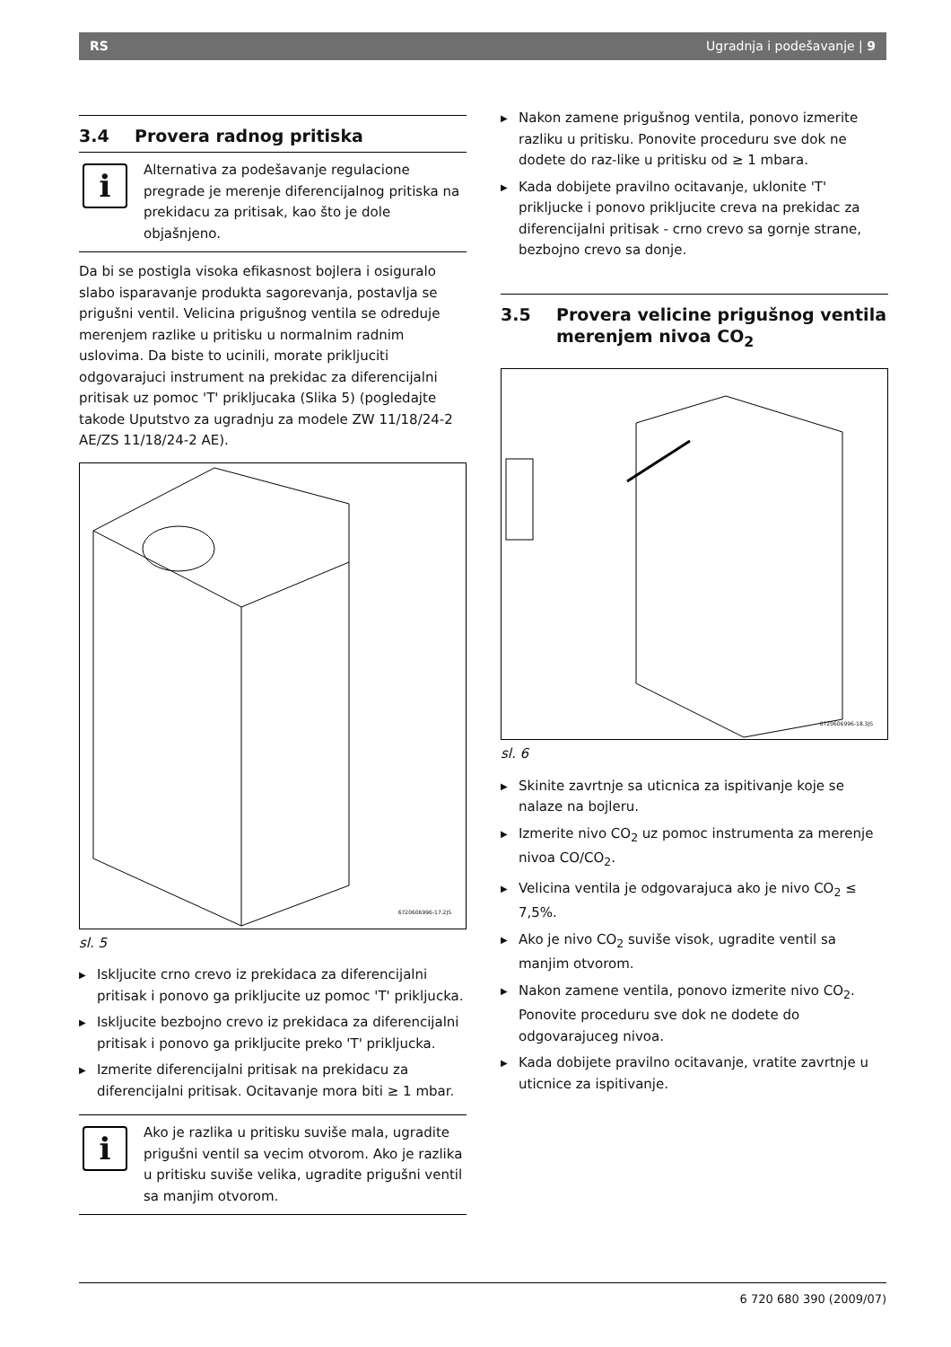RS Ugradnja i podešavanje | 9
3.4 Provera radnog pritiska
i
Alternativa za podešavanje regulacione pregrade je merenje diferencijalnog pritiska na prekidacu za pritisak, kao što je dole objašnjeno.
Da bi se postigla visoka efikasnost bojlera i osiguralo slabo isparavanje produkta sagorevanja, postavlja se prigušni ventil. Velicina prigušnog ventila se odreduje merenjem razlike u pritisku u normalnim radnim uslovima. Da biste to ucinili, morate prikljuciti odgovarajuci instrument na prekidac za diferencijalni pritisak uz pomoc 'T' prikljucaka (Slika 5) (pogledajte takode Uputstvo za ugradnju za modele ZW 11/18/24-2 AE/ZS 11/18/24-2 AE).
6720606996-17.2JS
sl. 5
▶ Iskljucite crno crevo iz prekidaca za diferencijalni pritisak i ponovo ga prikljucite uz pomoc 'T' prikljucka.
▶ Iskljucite bezbojno crevo iz prekidaca za diferencijalni pritisak i ponovo ga prikljucite preko 'T' prikljucka.
▶ Izmerite diferencijalni pritisak na prekidacu za diferencijalni pritisak. Ocitavanje mora biti ≥ 1 mbar.
i
Ako je razlika u pritisku suviše mala, ugradite prigušni ventil sa vecim otvorom. Ako je razlika u pritisku suviše velika, ugradite prigušni ventil sa manjim otvorom.
▶ Nakon zamene prigušnog ventila, ponovo izmerite razliku u pritisku. Ponovite proceduru sve dok ne dodete do raz-like u pritisku od ≥ 1 mbara.
▶ Kada dobijete pravilno ocitavanje, uklonite 'T' prikljucke i ponovo prikljucite creva na prekidac za diferencijalni pritisak - crno crevo sa gornje strane, bezbojno crevo sa donje.
3.5 Provera velicine prigušnog ventila
merenjem nivoa CO<sub>2</sub>
6720606996-18.3JS
sl. 6
▶ Skinite zavrtnje sa uticnica za ispitivanje koje se nalaze na bojleru.
▶ Izmerite nivo CO<sub>2</sub> uz pomoc instrumenta za merenje nivoa CO/CO<sub>2</sub>.
▶ Velicina ventila je odgovarajuca ako je nivo CO<sub>2</sub> ≤ 7,5%.
▶ Ako je nivo CO<sub>2</sub> suviše visok, ugradite ventil sa manjim otvorom.
▶ Nakon zamene ventila, ponovo izmerite nivo CO<sub>2</sub>. Ponovite proceduru sve dok ne dodete do odgovarajuceg nivoa.
▶ Kada dobijete pravilno ocitavanje, vratite zavrtnje u uticnice za ispitivanje.
6 720 680 390 (2009/07)